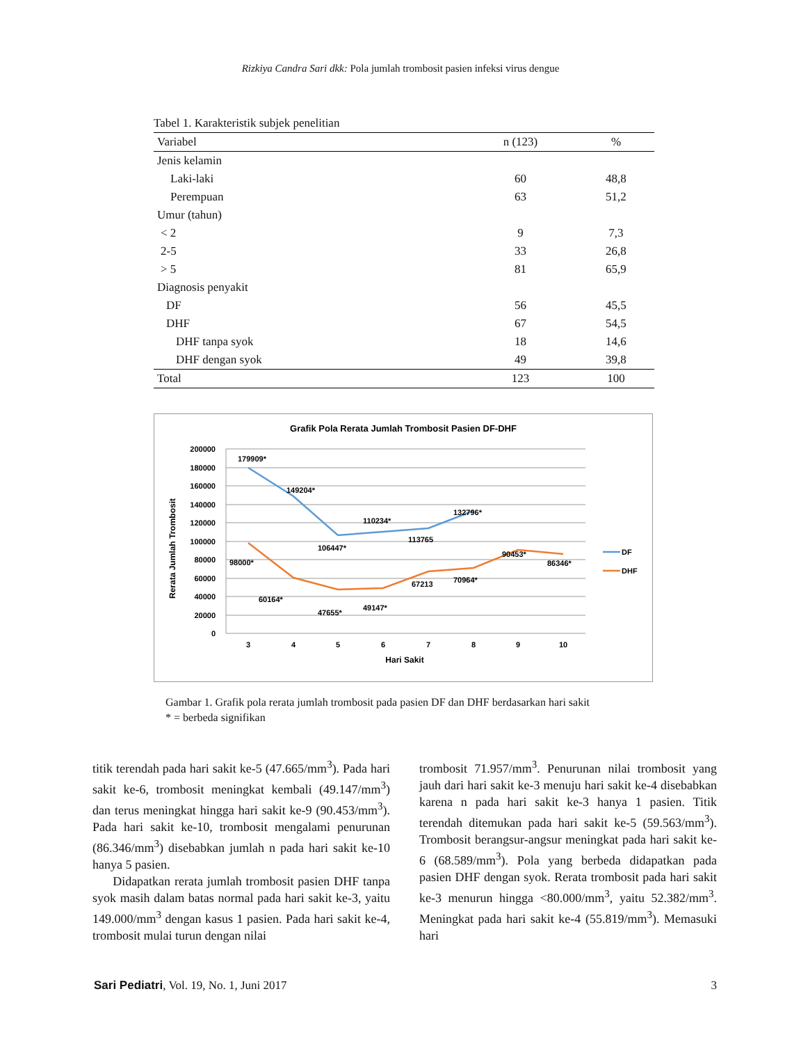Rizkiya Candra Sari dkk: Pola jumlah trombosit pasien infeksi virus dengue
Tabel 1. Karakteristik subjek penelitian
| Variabel | n (123) | % |
| --- | --- | --- |
| Jenis kelamin | | |
| Laki-laki | 60 | 48,8 |
| Perempuan | 63 | 51,2 |
| Umur (tahun) | | |
| < 2 | 9 | 7,3 |
| 2-5 | 33 | 26,8 |
| > 5 | 81 | 65,9 |
| Diagnosis penyakit | | |
| DF | 56 | 45,5 |
| DHF | 67 | 54,5 |
| DHF tanpa syok | 18 | 14,6 |
| DHF dengan syok | 49 | 39,8 |
| Total | 123 | 100 |
Grafik Pola Rerata Jumlah Trombosit Pasien DF-DHF
200000
180000
160000
140000
120000
100000
80000
60000
40000
20000
0
3
4
5
6
7
8
9
10
Hari Sakit
Rerata Jumlah Trombosit
179909*
149204*
106447*
110234*
113765
132796*
98000*
60164*
47655*
49147*
67213
70964*
90453*
86346*
DF
DHF
Gambar 1. Grafik pola rerata jumlah trombosit pada pasien DF dan DHF berdasarkan hari sakit
* = berbeda signifikan
titik terendah pada hari sakit ke-5 (47.665/mm<sup>3</sup>). Pada hari sakit ke-6, trombosit meningkat kembali (49.147/mm<sup>3</sup>) dan terus meningkat hingga hari sakit ke-9 (90.453/mm<sup>3</sup>). Pada hari sakit ke-10, trombosit mengalami penurunan (86.346/mm<sup>3</sup>) disebabkan jumlah n pada hari sakit ke-10 hanya 5 pasien.
Didapatkan rerata jumlah trombosit pasien DHF tanpa syok masih dalam batas normal pada hari sakit ke-3, yaitu 149.000/mm<sup>3</sup> dengan kasus 1 pasien. Pada hari sakit ke-4, trombosit mulai turun dengan nilai
trombosit 71.957/mm<sup>3</sup>. Penurunan nilai trombosit yang jauh dari hari sakit ke-3 menuju hari sakit ke-4 disebabkan karena n pada hari sakit ke-3 hanya 1 pasien. Titik terendah ditemukan pada hari sakit ke-5 (59.563/mm<sup>3</sup>). Trombosit berangsur-angsur meningkat pada hari sakit ke-6 (68.589/mm<sup>3</sup>). Pola yang berbeda didapatkan pada pasien DHF dengan syok. Rerata trombosit pada hari sakit ke-3 menurun hingga <80.000/mm<sup>3</sup>, yaitu 52.382/mm<sup>3</sup>. Meningkat pada hari sakit ke-4 (55.819/mm<sup>3</sup>). Memasuki hari
Sari Pediatri, Vol. 19, No. 1, Juni 2017 3